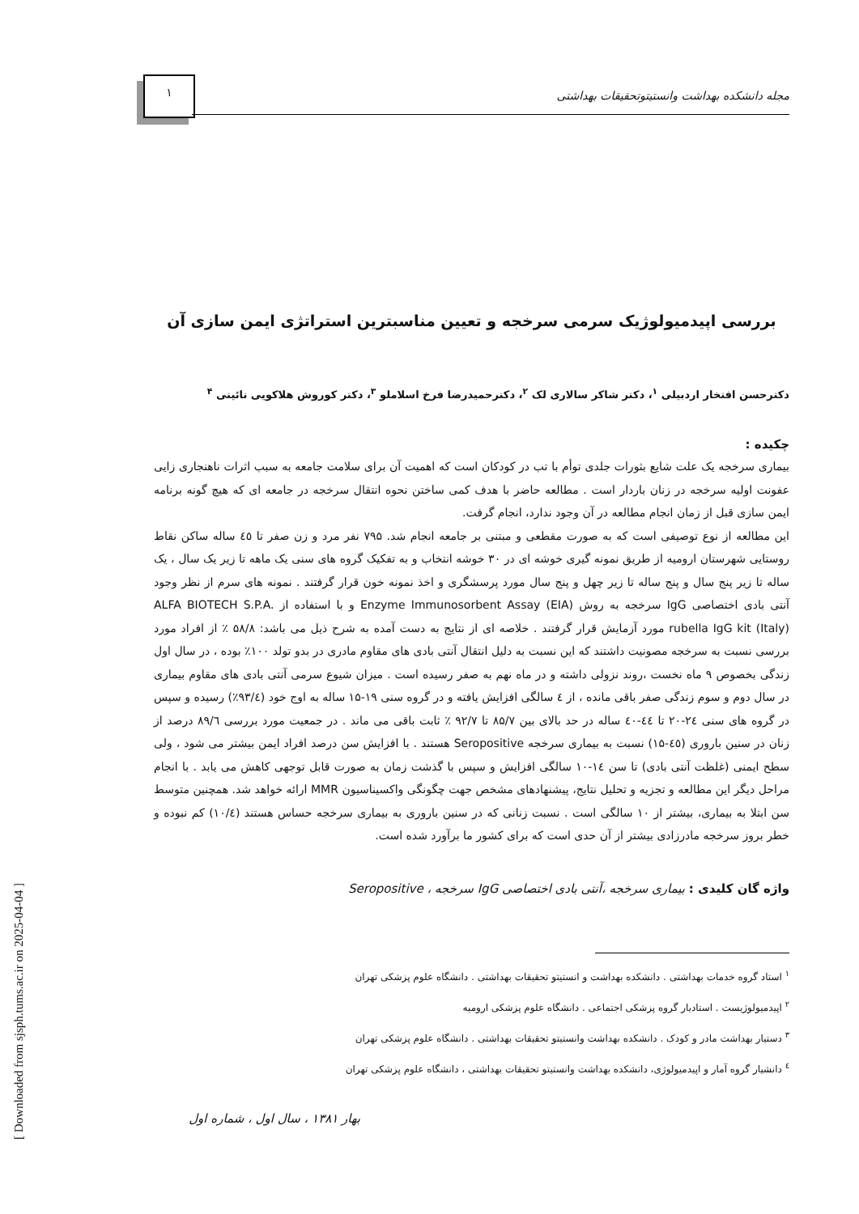[ Downloaded from sjsph.tums.ac.ir on 2025-04-04 ]
۱
مجله دانشکده بهداشت وانستیتوتحقیقات بهداشتی
بررسی اپیدمیولوژیک سرمی سرخجه و تعیین مناسبترین استراتژی ایمن سازی آن
دکترحسن افتخار اردبیلی <sup>۱</sup>، دکتر شاکر سالاری لک <sup>۲</sup>، دکترحمیدرضا فرخ اسلاملو <sup>۳</sup>، دکتر کوروش هلاکویی نائینی <sup>۴</sup>
چکیده :
بیماری سرخجه یک علت شایع بثورات جلدی توأم با تب در کودکان است که اهمیت آن برای سلامت جامعه به سبب اثرات ناهنجاری زایی عفونت اولیه سرخجه در زنان باردار است . مطالعه حاضر با هدف کمی ساختن نحوه انتقال سرخجه در جامعه ای که هیچ گونه برنامه ایمن سازی قبل از زمان انجام مطالعه در آن وجود ندارد، انجام گرفت.
این مطالعه از نوع توصیفی است که به صورت مقطعی و مبتنی بر جامعه انجام شد. ۷۹۵ نفر مرد و زن صفر تا ٤٥ ساله ساکن نقاط روستایی شهرستان ارومیه از طریق نمونه گیری خوشه ای در ۳۰ خوشه انتخاب و به تفکیک گروه های سنی یک ماهه تا زیر یک سال ، یک ساله تا زیر پنج سال و پنج ساله تا زیر چهل و پنج سال مورد پرسشگری و اخذ نمونه خون قرار گرفتند . نمونه های سرم از نظر وجود آنتی بادی اختصاصی IgG سرخجه به روش Enzyme Immunosorbent Assay (EIA) و با استفاده از ALFA BIOTECH S.P.A. rubella IgG kit (Italy) مورد آزمایش قرار گرفتند . خلاصه ای از نتایج به دست آمده به شرح ذیل می باشد: ۵۸/۸ ٪ از افراد مورد بررسی نسبت به سرخجه مصونیت داشتند که این نسبت به دلیل انتقال آنتی بادی های مقاوم مادری در بدو تولد ۱۰۰٪ بوده ، در سال اول زندگی بخصوص ۹ ماه نخست ،روند نزولی داشته و در ماه نهم به صفر رسیده است . میزان شیوع سرمی آنتی بادی های مقاوم بیماری در سال دوم و سوم زندگی صفر باقی مانده ، از ٤ سالگی افزایش یافته و در گروه سنی ۱۹-۱۵ ساله به اوج خود (۹۳/٤٪) رسیده و سپس در گروه های سنی ۲٤-۲۰ تا ٤٤-٤۰ ساله در حد بالای بین ۸۵/۷ تا ۹۲/۷ ٪ ثابت باقی می ماند . در جمعیت مورد بررسی ۸۹/٦ درصد از زنان در سنین باروری (٤٥-۱۵) نسبت به بیماری سرخجه Seropositive هستند . با افزایش سن درصد افراد ایمن بیشتر می شود ، ولی سطح ایمنی (غلظت آنتی بادی) تا سن ١٤-١٠ سالگی افزایش و سپس با گذشت زمان به صورت قابل توجهی کاهش می یابد . با انجام مراحل دیگر این مطالعه و تجزیه و تحلیل نتایج، پیشنهادهای مشخص جهت چگونگی واکسیناسیون MMR ارائه خواهد شد. همچنین متوسط سن ابتلا به بیماری، بیشتر از ۱۰ سالگی است . نسبت زنانی که در سنین باروری به بیماری سرخجه حساس هستند (۱۰/٤) کم نبوده و خطر بروز سرخجه مادرزادی بیشتر از آن حدی است که برای کشور ما برآورد شده است.
واژه گان کلیدی : بیماری سرخجه ،آنتی بادی اختصاصی IgG سرخجه ، Seropositive
<sup>۱</sup> استاد گروه خدمات بهداشتی . دانشکده بهداشت و انستیتو تحقیقات بهداشتی . دانشگاه علوم پزشکی تهران
<sup>۲</sup> اپیدمیولوژیست . استادیار گروه پزشکی اجتماعی . دانشگاه علوم پزشکی ارومیه
<sup>۳</sup> دستیار بهداشت مادر و کودک . دانشکده بهداشت وانستیتو تحقیقات بهداشتی . دانشگاه علوم پزشکی تهران
<sup>٤</sup> دانشیار گروه آمار و اپیدمیولوژی، دانشکده بهداشت وانستیتو تحقیقات بهداشتی ، دانشگاه علوم پزشکی تهران
بهار ۱۳۸۱ ، سال اول ، شماره اول